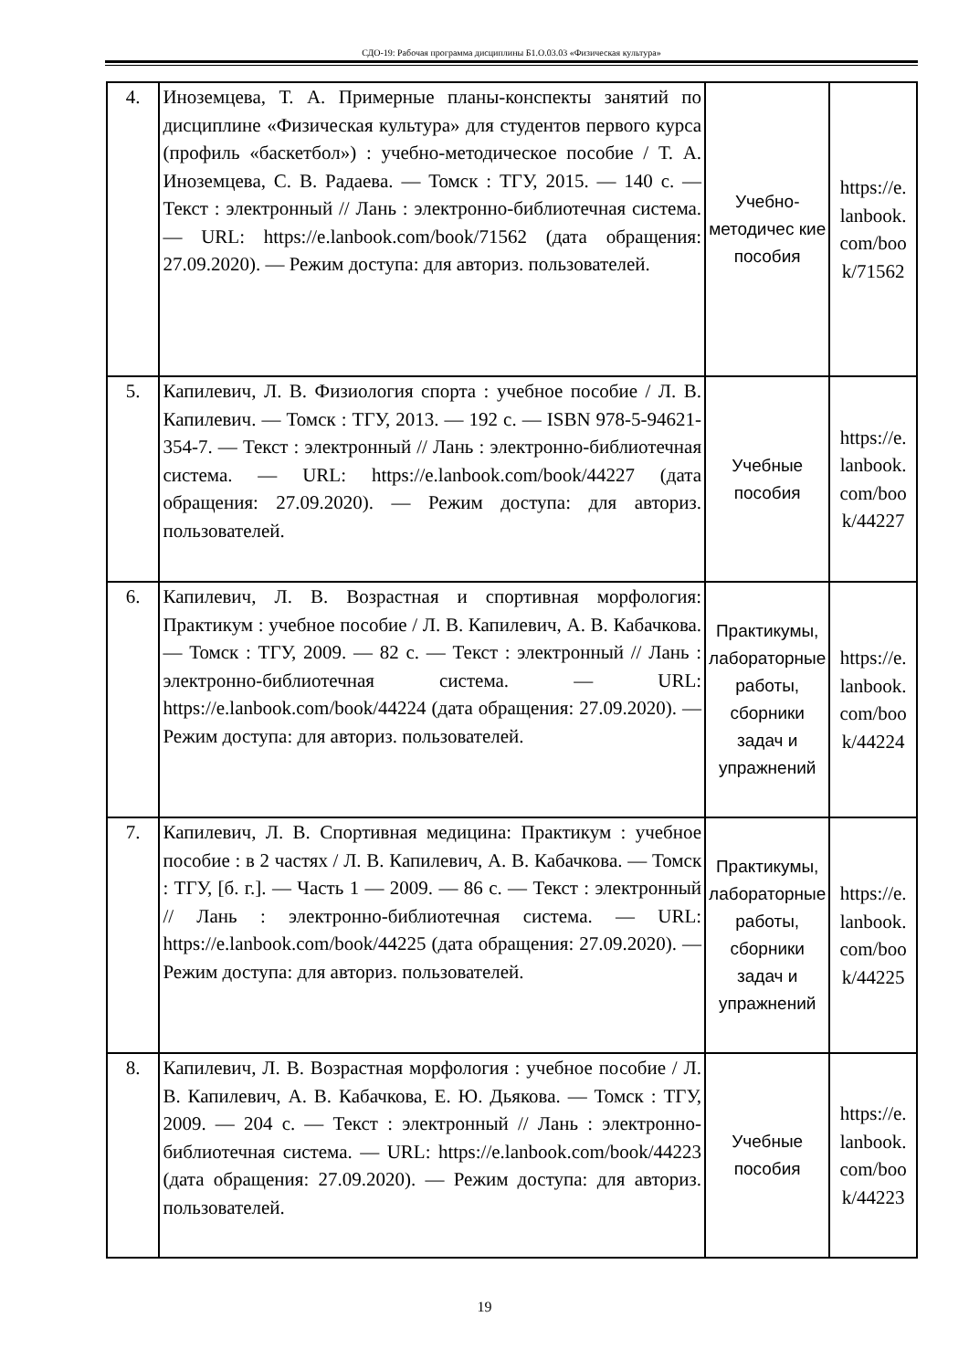СДО-19: Рабочая программа дисциплины Б1.О.03.03 «Физическая культура»
| 4. | Иноземцева, Т. А. Примерные планы-конспекты занятий по дисциплине «Физическая культура» для студентов первого курса (профиль «баскетбол») : учебно-методическое пособие / Т. А. Иноземцева, С. В. Радаева. — Томск : ТГУ, 2015. — 140 с. — Текст : электронный // Лань : электронно-библиотечная система. — URL: https://e.lanbook.com/book/71562 (дата обращения: 27.09.2020). — Режим доступа: для авториз. пользователей. | Учебно-методичес кие пособия | https://e. lanbook. com/boo k/71562 |
| 5. | Капилевич, Л. В. Физиология спорта : учебное пособие / Л. В. Капилевич. — Томск : ТГУ, 2013. — 192 с. — ISBN 978-5-94621-354-7. — Текст : электронный // Лань : электронно-библиотечная система. — URL: https://e.lanbook.com/book/44227 (дата обращения: 27.09.2020). — Режим доступа: для авториз. пользователей. | Учебные пособия | https://e. lanbook. com/boo k/44227 |
| 6. | Капилевич, Л. В. Возрастная и спортивная морфология: Практикум : учебное пособие / Л. В. Капилевич, А. В. Кабачкова. — Томск : ТГУ, 2009. — 82 с. — Текст : электронный // Лань : электронно-библиотечная система. — URL: https://e.lanbook.com/book/44224 (дата обращения: 27.09.2020). — Режим доступа: для авториз. пользователей. | Практикумы, лабораторные работы, сборники задач и упражнений | https://e. lanbook. com/boo k/44224 |
| 7. | Капилевич, Л. В. Спортивная медицина: Практикум : учебное пособие : в 2 частях / Л. В. Капилевич, А. В. Кабачкова. — Томск : ТГУ, [б. г.]. — Часть 1 — 2009. — 86 с. — Текст : электронный // Лань : электронно-библиотечная система. — URL: https://e.lanbook.com/book/44225 (дата обращения: 27.09.2020). — Режим доступа: для авториз. пользователей. | Практикумы, лабораторные работы, сборники задач и упражнений | https://e. lanbook. com/boo k/44225 |
| 8. | Капилевич, Л. В. Возрастная морфология : учебное пособие / Л. В. Капилевич, А. В. Кабачкова, Е. Ю. Дьякова. — Томск : ТГУ, 2009. — 204 с. — Текст : электронный // Лань : электронно-библиотечная система. — URL: https://e.lanbook.com/book/44223 (дата обращения: 27.09.2020). — Режим доступа: для авториз. пользователей. | Учебные пособия | https://e. lanbook. com/boo k/44223 |
19